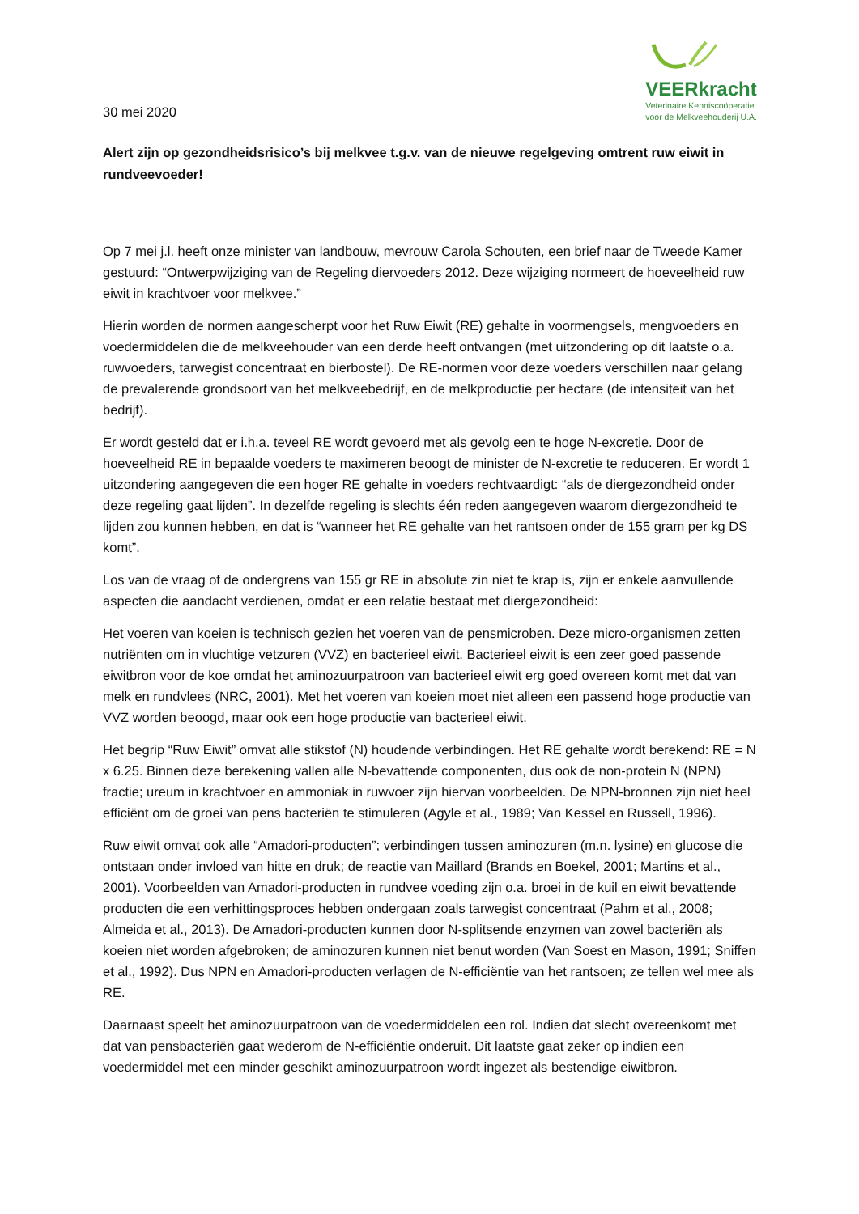30 mei 2020
VEERkracht
Veterinaire Kenniscoöperatie
voor de Melkveehouderij U.A.
Alert zijn op gezondheidsrisico’s bij melkvee t.g.v. van de nieuwe regelgeving omtrent ruw eiwit in rundveevoeder!
Op 7 mei j.l. heeft onze minister van landbouw, mevrouw Carola Schouten, een brief naar de Tweede Kamer gestuurd: “Ontwerpwijziging van de Regeling diervoeders 2012. Deze wijziging normeert de hoeveelheid ruw eiwit in krachtvoer voor melkvee.”
Hierin worden de normen aangescherpt voor het Ruw Eiwit (RE) gehalte in voormengsels, mengvoeders en voedermiddelen die de melkveehouder van een derde heeft ontvangen (met uitzondering op dit laatste o.a. ruwvoeders, tarwegist concentraat en bierbostel). De RE-normen voor deze voeders verschillen naar gelang de prevalerende grondsoort van het melkveebedrijf, en de melkproductie per hectare (de intensiteit van het bedrijf).
Er wordt gesteld dat er i.h.a. teveel RE wordt gevoerd met als gevolg een te hoge N-excretie. Door de hoeveelheid RE in bepaalde voeders te maximeren beoogt de minister de N-excretie te reduceren. Er wordt 1 uitzondering aangegeven die een hoger RE gehalte in voeders rechtvaardigt: “als de diergezondheid onder deze regeling gaat lijden”. In dezelfde regeling is slechts één reden aangegeven waarom diergezondheid te lijden zou kunnen hebben, en dat is “wanneer het RE gehalte van het rantsoen onder de 155 gram per kg DS komt”.
Los van de vraag of de ondergrens van 155 gr RE in absolute zin niet te krap is, zijn er enkele aanvullende aspecten die aandacht verdienen, omdat er een relatie bestaat met diergezondheid:
Het voeren van koeien is technisch gezien het voeren van de pensmicroben. Deze micro-organismen zetten nutriënten om in vluchtige vetzuren (VVZ) en bacterieel eiwit. Bacterieel eiwit is een zeer goed passende eiwitbron voor de koe omdat het aminozuurpatroon van bacterieel eiwit erg goed overeen komt met dat van melk en rundvlees (NRC, 2001). Met het voeren van koeien moet niet alleen een passend hoge productie van VVZ worden beoogd, maar ook een hoge productie van bacterieel eiwit.
Het begrip “Ruw Eiwit” omvat alle stikstof (N) houdende verbindingen. Het RE gehalte wordt berekend: RE = N x 6.25. Binnen deze berekening vallen alle N-bevattende componenten, dus ook de non-protein N (NPN) fractie; ureum in krachtvoer en ammoniak in ruwvoer zijn hiervan voorbeelden. De NPN-bronnen zijn niet heel efficiënt om de groei van pens bacteriën te stimuleren (Agyle et al., 1989; Van Kessel en Russell, 1996).
Ruw eiwit omvat ook alle “Amadori-producten”; verbindingen tussen aminozuren (m.n. lysine) en glucose die ontstaan onder invloed van hitte en druk; de reactie van Maillard (Brands en Boekel, 2001; Martins et al., 2001). Voorbeelden van Amadori-producten in rundvee voeding zijn o.a. broei in de kuil en eiwit bevattende producten die een verhittingsproces hebben ondergaan zoals tarwegist concentraat (Pahm et al., 2008; Almeida et al., 2013). De Amadori-producten kunnen door N-splitsende enzymen van zowel bacteriën als koeien niet worden afgebroken; de aminozuren kunnen niet benut worden (Van Soest en Mason, 1991; Sniffen et al., 1992). Dus NPN en Amadori-producten verlagen de N-efficiëntie van het rantsoen; ze tellen wel mee als RE.
Daarnaast speelt het aminozuurpatroon van de voedermiddelen een rol. Indien dat slecht overeenkomt met dat van pensbacteriën gaat wederom de N-efficiëntie onderuit. Dit laatste gaat zeker op indien een voedermiddel met een minder geschikt aminozuurpatroon wordt ingezet als bestendige eiwitbron.